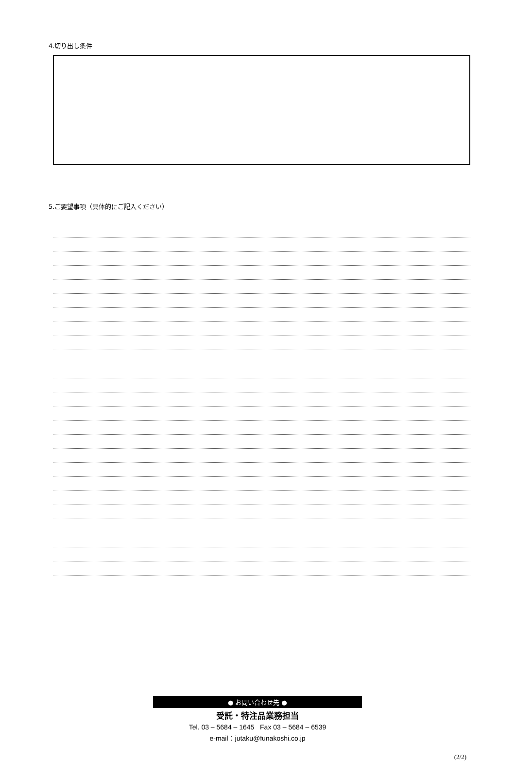4.切り出し条件
5.ご要望事項（具体的にご記入ください）
● お問い合わせ先 ●
受託・特注品業務担当
Tel. 03 – 5684 – 1645 Fax 03 – 5684 – 6539
e-mail：jutaku@funakoshi.co.jp
(2/2)